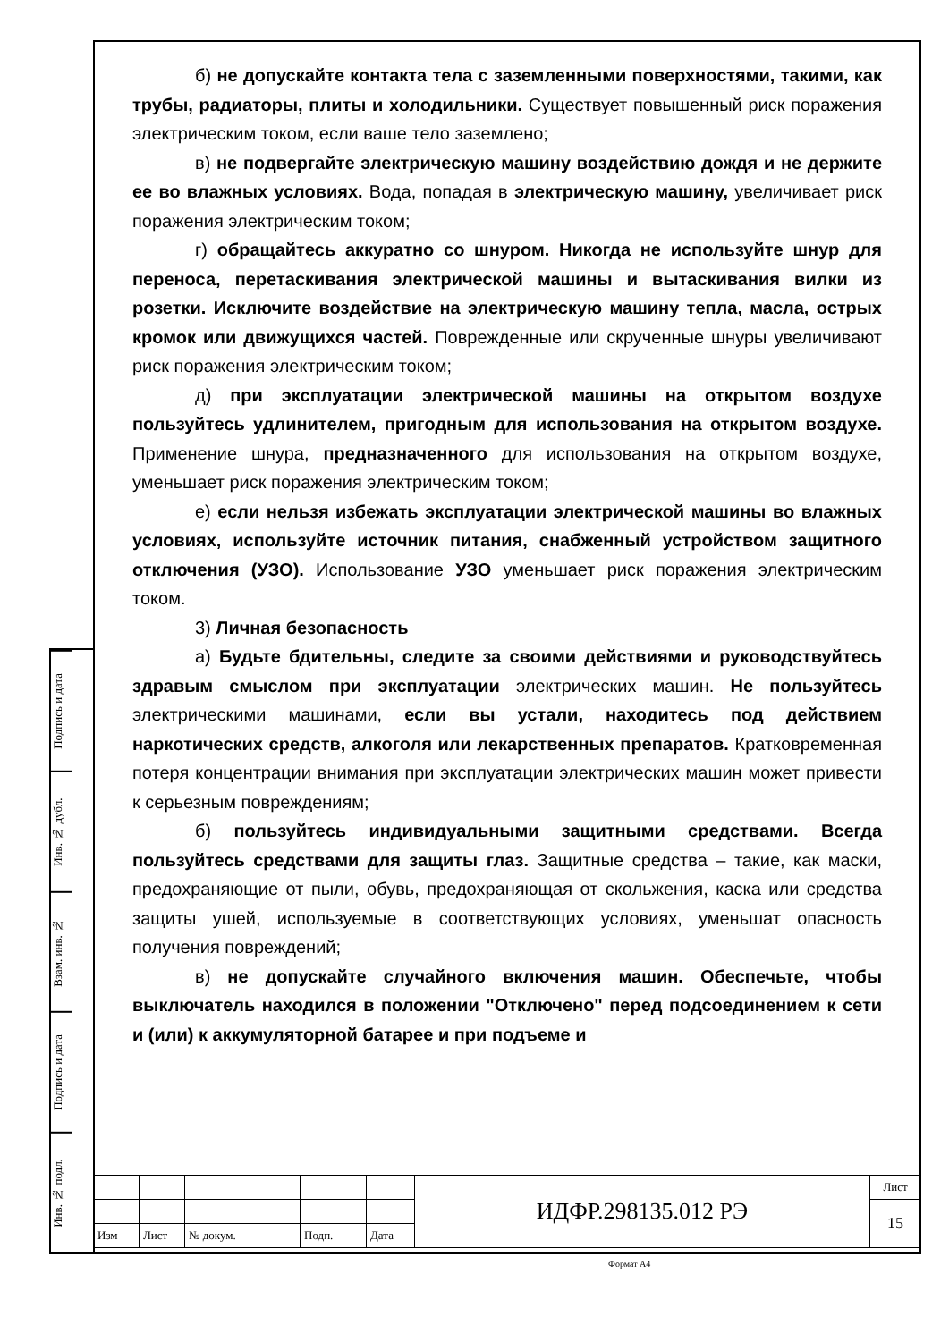б) не допускайте контакта тела с заземленными поверхностями, такими, как трубы, радиаторы, плиты и холодильники. Существует повышенный риск поражения электрическим током, если ваше тело заземлено;
в) не подвергайте электрическую машину воздействию дождя и не держите ее во влажных условиях. Вода, попадая в электрическую машину, увеличивает риск поражения электрическим током;
г) обращайтесь аккуратно со шнуром. Никогда не используйте шнур для переноса, перетаскивания электрической машины и вытаскивания вилки из розетки. Исключите воздействие на электрическую машину тепла, масла, острых кромок или движущихся частей. Поврежденные или скрученные шнуры увеличивают риск поражения электрическим током;
д) при эксплуатации электрической машины на открытом воздухе пользуйтесь удлинителем, пригодным для использования на открытом воздухе. Применение шнура, предназначенного для использования на открытом воздухе, уменьшает риск поражения электрическим током;
е) если нельзя избежать эксплуатации электрической машины во влажных условиях, используйте источник питания, снабженный устройством защитного отключения (УЗО). Использование УЗО уменьшает риск поражения электрическим током.
3) Личная безопасность
а) Будьте бдительны, следите за своими действиями и руководствуйтесь здравым смыслом при эксплуатации электрических машин. Не пользуйтесь электрическими машинами, если вы устали, находитесь под действием наркотических средств, алкоголя или лекарственных препаратов. Кратковременная потеря концентрации внимания при эксплуатации электрических машин может привести к серьезным повреждениям;
б) пользуйтесь индивидуальными защитными средствами. Всегда пользуйтесь средствами для защиты глаз. Защитные средства – такие, как маски, предохраняющие от пыли, обувь, предохраняющая от скольжения, каска или средства защиты ушей, используемые в соответствующих условиях, уменьшат опасность получения повреждений;
в) не допускайте случайного включения машин. Обеспечьте, чтобы выключатель находился в положении "Отключено" перед подсоединением к сети и (или) к аккумуляторной батарее и при подъеме и
Подпись и дата
Инв. № дубл.
Взам. инв. №
Подпись и дата
Инв. № подл.
| | | | | | ИДФР.298135.012 РЭ | Лист |
| | | | | | | 15 |
| Изм | Лист | № докум. | Подп. | Дата | | |
Формат А4